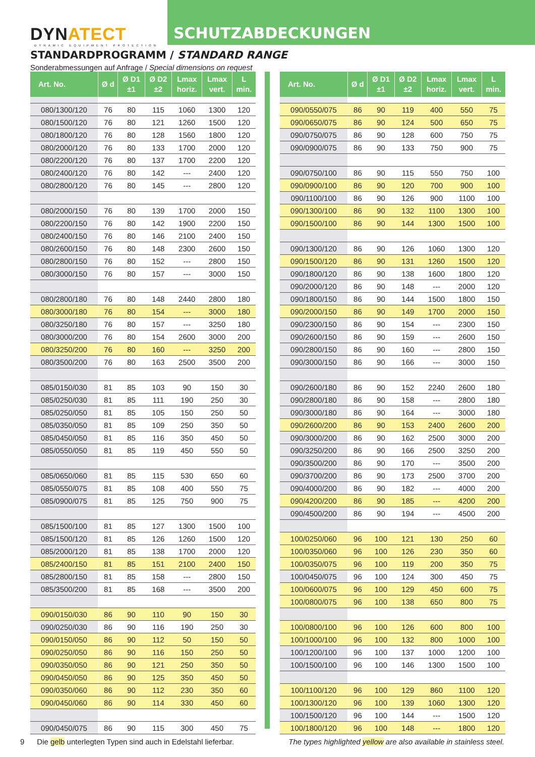DYNATECT
DYNAMIC EQUIPMENT PROTECTION
SCHUTZABDECKUNGEN
STANDARDPROGRAMM / STANDARD RANGE
Sonderabmessungen auf Anfrage / Special dimensions on request
| Art. No. | Ø d | Ø D1 ±1 | Ø D2 ±2 | Lmax horiz. | Lmax vert. | L min. |
| --- | --- | --- | --- | --- | --- | --- |
| 080/1300/120 | 76 | 80 | 115 | 1060 | 1300 | 120 |
| 080/1500/120 | 76 | 80 | 121 | 1260 | 1500 | 120 |
| 080/1800/120 | 76 | 80 | 128 | 1560 | 1800 | 120 |
| 080/2000/120 | 76 | 80 | 133 | 1700 | 2000 | 120 |
| 080/2200/120 | 76 | 80 | 137 | 1700 | 2200 | 120 |
| 080/2400/120 | 76 | 80 | 142 | --- | 2400 | 120 |
| 080/2800/120 | 76 | 80 | 145 | --- | 2800 | 120 |
| 080/2000/150 | 76 | 80 | 139 | 1700 | 2000 | 150 |
| 080/2200/150 | 76 | 80 | 142 | 1900 | 2200 | 150 |
| 080/2400/150 | 76 | 80 | 146 | 2100 | 2400 | 150 |
| 080/2600/150 | 76 | 80 | 148 | 2300 | 2600 | 150 |
| 080/2800/150 | 76 | 80 | 152 | --- | 2800 | 150 |
| 080/3000/150 | 76 | 80 | 157 | --- | 3000 | 150 |
| 080/2800/180 | 76 | 80 | 148 | 2440 | 2800 | 180 |
| 080/3000/180 | 76 | 80 | 154 | --- | 3000 | 180 |
| 080/3250/180 | 76 | 80 | 157 | --- | 3250 | 180 |
| 080/3000/200 | 76 | 80 | 154 | 2600 | 3000 | 200 |
| 080/3250/200 | 76 | 80 | 160 | --- | 3250 | 200 |
| 080/3500/200 | 76 | 80 | 163 | 2500 | 3500 | 200 |
| 085/0150/030 | 81 | 85 | 103 | 90 | 150 | 30 |
| 085/0250/030 | 81 | 85 | 111 | 190 | 250 | 30 |
| 085/0250/050 | 81 | 85 | 105 | 150 | 250 | 50 |
| 085/0350/050 | 81 | 85 | 109 | 250 | 350 | 50 |
| 085/0450/050 | 81 | 85 | 116 | 350 | 450 | 50 |
| 085/0550/050 | 81 | 85 | 119 | 450 | 550 | 50 |
| 085/0650/060 | 81 | 85 | 115 | 530 | 650 | 60 |
| 085/0550/075 | 81 | 85 | 108 | 400 | 550 | 75 |
| 085/0900/075 | 81 | 85 | 125 | 750 | 900 | 75 |
| 085/1500/100 | 81 | 85 | 127 | 1300 | 1500 | 100 |
| 085/1500/120 | 81 | 85 | 126 | 1260 | 1500 | 120 |
| 085/2000/120 | 81 | 85 | 138 | 1700 | 2000 | 120 |
| 085/2400/150 | 81 | 85 | 151 | 2100 | 2400 | 150 |
| 085/2800/150 | 81 | 85 | 158 | --- | 2800 | 150 |
| 085/3500/200 | 81 | 85 | 168 | --- | 3500 | 200 |
| 090/0150/030 | 86 | 90 | 110 | 90 | 150 | 30 |
| 090/0250/030 | 86 | 90 | 116 | 190 | 250 | 30 |
| 090/0150/050 | 86 | 90 | 112 | 50 | 150 | 50 |
| 090/0250/050 | 86 | 90 | 116 | 150 | 250 | 50 |
| 090/0350/050 | 86 | 90 | 121 | 250 | 350 | 50 |
| 090/0450/050 | 86 | 90 | 125 | 350 | 450 | 50 |
| 090/0350/060 | 86 | 90 | 112 | 230 | 350 | 60 |
| 090/0450/060 | 86 | 90 | 114 | 330 | 450 | 60 |
| 090/0450/075 | 86 | 90 | 115 | 300 | 450 | 75 |
| Art. No. | Ø d | Ø D1 ±1 | Ø D2 ±2 | Lmax horiz. | Lmax vert. | L min. |
| --- | --- | --- | --- | --- | --- | --- |
| 090/0550/075 | 86 | 90 | 119 | 400 | 550 | 75 |
| 090/0650/075 | 86 | 90 | 124 | 500 | 650 | 75 |
| 090/0750/075 | 86 | 90 | 128 | 600 | 750 | 75 |
| 090/0900/075 | 86 | 90 | 133 | 750 | 900 | 75 |
| 090/0750/100 | 86 | 90 | 115 | 550 | 750 | 100 |
| 090/0900/100 | 86 | 90 | 120 | 700 | 900 | 100 |
| 090/1100/100 | 86 | 90 | 126 | 900 | 1100 | 100 |
| 090/1300/100 | 86 | 90 | 132 | 1100 | 1300 | 100 |
| 090/1500/100 | 86 | 90 | 144 | 1300 | 1500 | 100 |
| 090/1300/120 | 86 | 90 | 126 | 1060 | 1300 | 120 |
| 090/1500/120 | 86 | 90 | 131 | 1260 | 1500 | 120 |
| 090/1800/120 | 86 | 90 | 138 | 1600 | 1800 | 120 |
| 090/2000/120 | 86 | 90 | 148 | --- | 2000 | 120 |
| 090/1800/150 | 86 | 90 | 144 | 1500 | 1800 | 150 |
| 090/2000/150 | 86 | 90 | 149 | 1700 | 2000 | 150 |
| 090/2300/150 | 86 | 90 | 154 | --- | 2300 | 150 |
| 090/2600/150 | 86 | 90 | 159 | --- | 2600 | 150 |
| 090/2800/150 | 86 | 90 | 160 | --- | 2800 | 150 |
| 090/3000/150 | 86 | 90 | 166 | --- | 3000 | 150 |
| 090/2600/180 | 86 | 90 | 152 | 2240 | 2600 | 180 |
| 090/2800/180 | 86 | 90 | 158 | --- | 2800 | 180 |
| 090/3000/180 | 86 | 90 | 164 | --- | 3000 | 180 |
| 090/2600/200 | 86 | 90 | 153 | 2400 | 2600 | 200 |
| 090/3000/200 | 86 | 90 | 162 | 2500 | 3000 | 200 |
| 090/3250/200 | 86 | 90 | 166 | 2500 | 3250 | 200 |
| 090/3500/200 | 86 | 90 | 170 | --- | 3500 | 200 |
| 090/3700/200 | 86 | 90 | 173 | 2500 | 3700 | 200 |
| 090/4000/200 | 86 | 90 | 182 | --- | 4000 | 200 |
| 090/4200/200 | 86 | 90 | 185 | --- | 4200 | 200 |
| 090/4500/200 | 86 | 90 | 194 | --- | 4500 | 200 |
| 100/0250/060 | 96 | 100 | 121 | 130 | 250 | 60 |
| 100/0350/060 | 96 | 100 | 126 | 230 | 350 | 60 |
| 100/0350/075 | 96 | 100 | 119 | 200 | 350 | 75 |
| 100/0450/075 | 96 | 100 | 124 | 300 | 450 | 75 |
| 100/0600/075 | 96 | 100 | 129 | 450 | 600 | 75 |
| 100/0800/075 | 96 | 100 | 138 | 650 | 800 | 75 |
| 100/0800/100 | 96 | 100 | 126 | 600 | 800 | 100 |
| 100/1000/100 | 96 | 100 | 132 | 800 | 1000 | 100 |
| 100/1200/100 | 96 | 100 | 137 | 1000 | 1200 | 100 |
| 100/1500/100 | 96 | 100 | 146 | 1300 | 1500 | 100 |
| 100/1100/120 | 96 | 100 | 129 | 860 | 1100 | 120 |
| 100/1300/120 | 96 | 100 | 139 | 1060 | 1300 | 120 |
| 100/1500/120 | 96 | 100 | 144 | --- | 1500 | 120 |
| 100/1800/120 | 96 | 100 | 148 | --- | 1800 | 120 |
9 Die gelb unterlegten Typen sind auch in Edelstahl lieferbar.
The types highlighted yellow are also available in stainless steel.